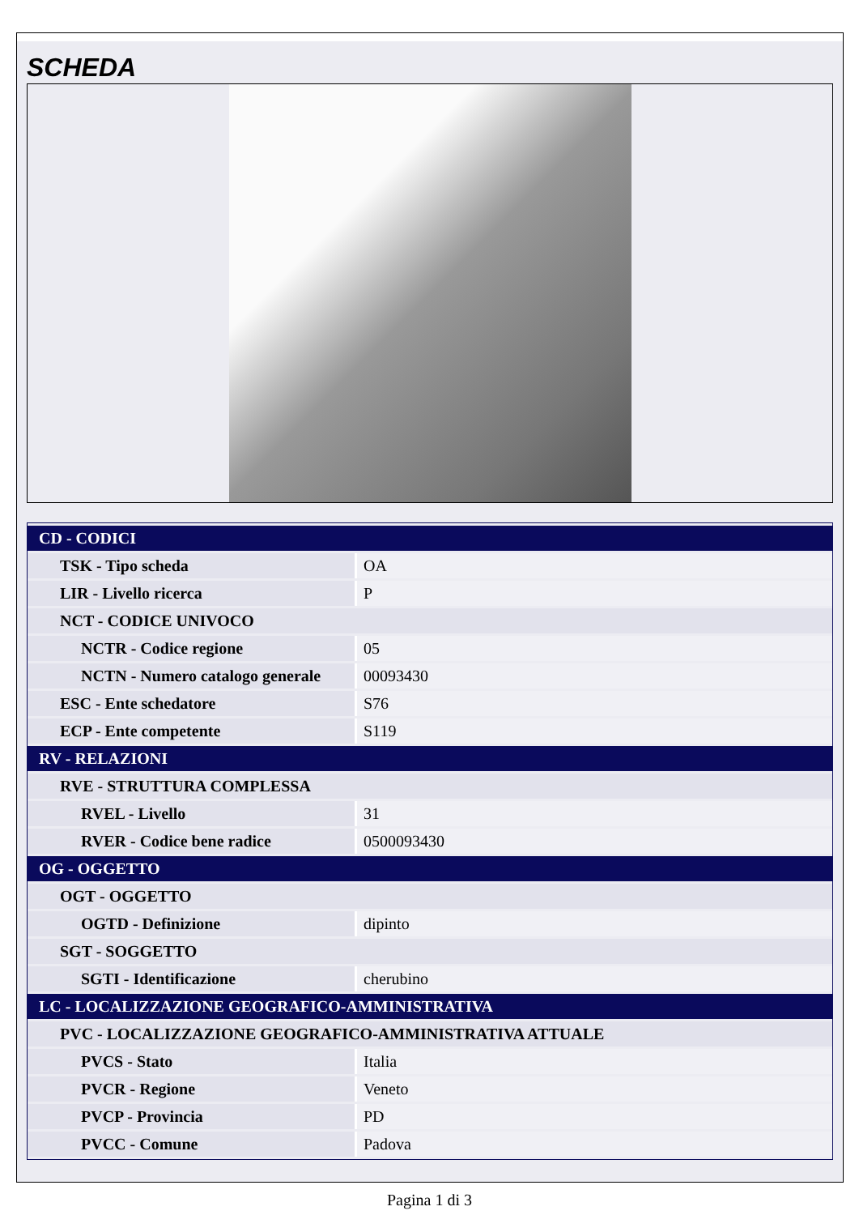SCHEDA
| CD - CODICI | |
| TSK - Tipo scheda | OA |
| LIR - Livello ricerca | P |
| NCT - CODICE UNIVOCO | |
| NCTR - Codice regione | 05 |
| NCTN - Numero catalogo generale | 00093430 |
| ESC - Ente schedatore | S76 |
| ECP - Ente competente | S119 |
| RV - RELAZIONI | |
| RVE - STRUTTURA COMPLESSA | |
| RVEL - Livello | 31 |
| RVER - Codice bene radice | 0500093430 |
| OG - OGGETTO | |
| OGT - OGGETTO | |
| OGTD - Definizione | dipinto |
| SGT - SOGGETTO | |
| SGTI - Identificazione | cherubino |
| LC - LOCALIZZAZIONE GEOGRAFICO-AMMINISTRATIVA | |
| PVC - LOCALIZZAZIONE GEOGRAFICO-AMMINISTRATIVA ATTUALE | |
| PVCS - Stato | Italia |
| PVCR - Regione | Veneto |
| PVCP - Provincia | PD |
| PVCC - Comune | Padova |
Pagina 1 di 3